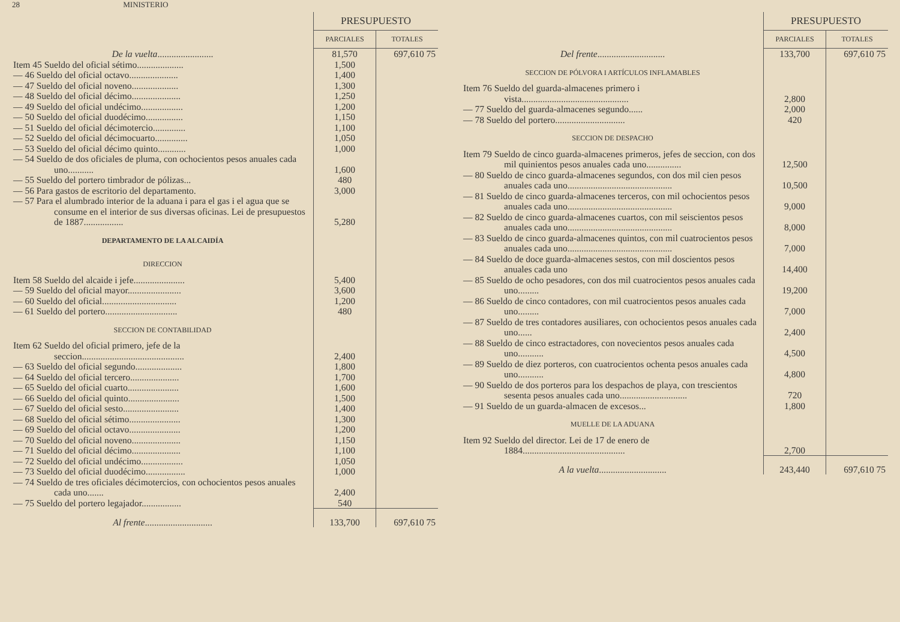28 MINISTERIO
| | PRESUPUESTO | |
| --- | --- | --- |
| | PARCIALES | TOTALES |
| De la vuelta ........................ | 81,570 | 697,610 75 |
| Item 45 Sueldo del oficial sétimo.................... | 1,500 | |
| — 46 Sueldo del oficial octavo..................... | 1,400 | |
| — 47 Sueldo del oficial noveno.................... | 1,300 | |
| — 48 Sueldo del oficial décimo..................... | 1,250 | |
| — 49 Sueldo del oficial undécimo.................. | 1,200 | |
| — 50 Sueldo del oficial duodécimo................ | 1,150 | |
| — 51 Sueldo del oficial décimotercio.............. | 1,100 | |
| — 52 Sueldo del oficial décimocuarto.............. | 1,050 | |
| — 53 Sueldo del oficial décimo quinto............ | 1,000 | |
| — 54 Sueldo de dos oficiales de pluma, con ochocientos pesos anuales cada uno........... | 1,600 | |
| — 55 Sueldo del portero timbrador de pólizas... | 480 | |
| — 56 Para gastos de escritorio del departamento. | 3,000 | |
| — 57 Para el alumbrado interior de la aduana i para el gas i el agua que se consume en el interior de sus diversas oficinas. Lei de presupuestos de 1887................. | 5,280 | |
| DEPARTAMENTO DE LA ALCAIDÍA | | |
| DIRECCION | | |
| Item 58 Sueldo del alcaide i jefe...................... | 5,400 | |
| — 59 Sueldo del oficial mayor....................... | 3,600 | |
| — 60 Sueldo del oficial................................ | 1,200 | |
| — 61 Sueldo del portero............................... | 480 | |
| SECCION DE CONTABILIDAD | | |
| Item 62 Sueldo del oficial primero, jefe de la seccion............................................ | 2,400 | |
| — 63 Sueldo del oficial segundo.................... | 1,800 | |
| — 64 Sueldo del oficial tercero..................... | 1,700 | |
| — 65 Sueldo del oficial cuarto...................... | 1,600 | |
| — 66 Sueldo del oficial quinto...................... | 1,500 | |
| — 67 Sueldo del oficial sesto........................ | 1,400 | |
| — 68 Sueldo del oficial sétimo...................... | 1,300 | |
| — 69 Sueldo del oficial octavo...................... | 1,200 | |
| — 70 Sueldo del oficial noveno..................... | 1,150 | |
| — 71 Sueldo del oficial décimo..................... | 1,100 | |
| — 72 Sueldo del oficial undécimo.................. | 1,050 | |
| — 73 Sueldo del oficial duodécimo................. | 1,000 | |
| — 74 Sueldo de tres oficiales décimotercios, con ochocientos pesos anuales cada uno....... | 2,400 | |
| — 75 Sueldo del portero legajador................. | 540 | |
| Al frente ............................. | 133,700 | 697,610 75 |
| | PRESUPUESTO | |
| --- | --- | --- |
| | PARCIALES | TOTALES |
| Del frente ............................. | 133,700 | 697,610 75 |
| SECCION DE PÓLVORA I ARTÍCULOS INFLAMABLES | | |
| Item 76 Sueldo del guarda-almacenes primero i vista.............................................. | 2,800 | |
| — 77 Sueldo del guarda-almacenes segundo...... | 2,000 | |
| — 78 Sueldo del portero.............................. | 420 | |
| SECCION DE DESPACHO | | |
| Item 79 Sueldo de cinco guarda-almacenes primeros, jefes de seccion, con dos mil quinientos pesos anuales cada uno............... | 12,500 | |
| — 80 Sueldo de cinco guarda-almacenes segundos, con dos mil cien pesos anuales cada uno............................................. | 10,500 | |
| — 81 Sueldo de cinco guarda-almacenes terceros, con mil ochocientos pesos anuales cada uno............................................. | 9,000 | |
| — 82 Sueldo de cinco guarda-almacenes cuartos, con mil seiscientos pesos anuales cada uno............................................. | 8,000 | |
| — 83 Sueldo de cinco guarda-almacenes quintos, con mil cuatrocientos pesos anuales cada uno............................................. | 7,000 | |
| — 84 Sueldo de doce guarda-almacenes sestos, con mil doscientos pesos anuales cada uno | 14,400 | |
| — 85 Sueldo de ocho pesadores, con dos mil cuatrocientos pesos anuales cada uno......... | 19,200 | |
| — 86 Sueldo de cinco contadores, con mil cuatrocientos pesos anuales cada uno......... | 7,000 | |
| — 87 Sueldo de tres contadores ausiliares, con ochocientos pesos anuales cada uno...... | 2,400 | |
| — 88 Sueldo de cinco estractadores, con novecientos pesos anuales cada uno........... | 4,500 | |
| — 89 Sueldo de diez porteros, con cuatrocientos ochenta pesos anuales cada uno........... | 4,800 | |
| — 90 Sueldo de dos porteros para los despachos de playa, con trescientos sesenta pesos anuales cada uno............................. | 720 | |
| — 91 Sueldo de un guarda-almacen de excesos... | 1,800 | |
| MUELLE DE LA ADUANA | | |
| Item 92 Sueldo del director. Lei de 17 de enero de 1884............................................ | 2,700 | |
| A la vuelta ............................. | 243,440 | 697,610 75 |